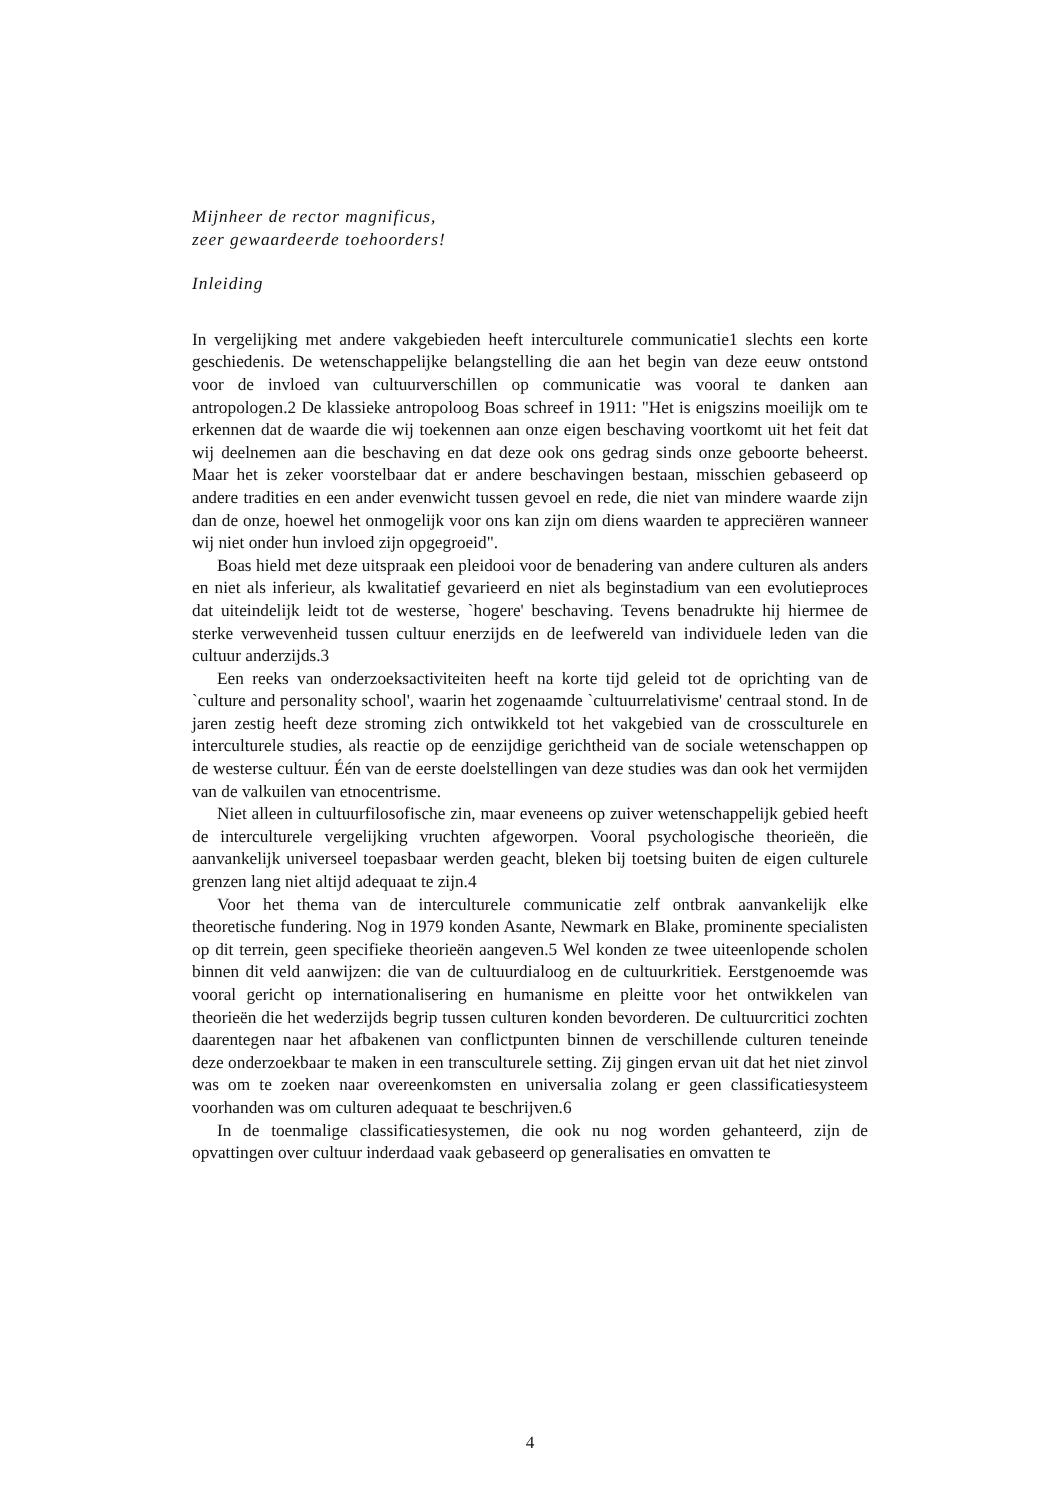Mijnheer de rector magnificus,
zeer gewaardeerde toehoorders!
Inleiding
In vergelijking met andere vakgebieden heeft interculturele communicatie1 slechts een korte geschiedenis. De wetenschappelijke belangstelling die aan het begin van deze eeuw ontstond voor de invloed van cultuurverschillen op communicatie was vooral te danken aan antropologen.2 De klassieke antropoloog Boas schreef in 1911: "Het is enigszins moeilijk om te erkennen dat de waarde die wij toekennen aan onze eigen beschaving voortkomt uit het feit dat wij deelnemen aan die beschaving en dat deze ook ons gedrag sinds onze geboorte beheerst. Maar het is zeker voorstelbaar dat er andere beschavingen bestaan, misschien gebaseerd op andere tradities en een ander evenwicht tussen gevoel en rede, die niet van mindere waarde zijn dan de onze, hoewel het onmogelijk voor ons kan zijn om diens waarden te appreciëren wanneer wij niet onder hun invloed zijn opgegroeid".
Boas hield met deze uitspraak een pleidooi voor de benadering van andere culturen als anders en niet als inferieur, als kwalitatief gevarieerd en niet als beginstadium van een evolutieproces dat uiteindelijk leidt tot de westerse, `hogere' beschaving. Tevens benadrukte hij hiermee de sterke verwevenheid tussen cultuur enerzijds en de leefwereld van individuele leden van die cultuur anderzijds.3
Een reeks van onderzoeksactiviteiten heeft na korte tijd geleid tot de oprichting van de `culture and personality school', waarin het zogenaamde `cultuurrelativisme' centraal stond. In de jaren zestig heeft deze stroming zich ontwikkeld tot het vakgebied van de crossculturele en interculturele studies, als reactie op de eenzijdige gerichtheid van de sociale wetenschappen op de westerse cultuur. Één van de eerste doelstellingen van deze studies was dan ook het vermijden van de valkuilen van etnocentrisme.
Niet alleen in cultuurfilosofische zin, maar eveneens op zuiver wetenschappelijk gebied heeft de interculturele vergelijking vruchten afgeworpen. Vooral psychologische theorieën, die aanvankelijk universeel toepasbaar werden geacht, bleken bij toetsing buiten de eigen culturele grenzen lang niet altijd adequaat te zijn.4
Voor het thema van de interculturele communicatie zelf ontbrak aanvankelijk elke theoretische fundering. Nog in 1979 konden Asante, Newmark en Blake, prominente specialisten op dit terrein, geen specifieke theorieën aangeven.5 Wel konden ze twee uiteenlopende scholen binnen dit veld aanwijzen: die van de cultuurdialoog en de cultuurkritiek. Eerstgenoemde was vooral gericht op internationalisering en humanisme en pleitte voor het ontwikkelen van theorieën die het wederzijds begrip tussen culturen konden bevorderen. De cultuurcritici zochten daarentegen naar het afbakenen van conflictpunten binnen de verschillende culturen teneinde deze onderzoekbaar te maken in een transculturele setting. Zij gingen ervan uit dat het niet zinvol was om te zoeken naar overeenkomsten en universalia zolang er geen classificatiesysteem voorhanden was om culturen adequaat te beschrijven.6
In de toenmalige classificatiesystemen, die ook nu nog worden gehanteerd, zijn de opvattingen over cultuur inderdaad vaak gebaseerd op generalisaties en omvatten te
4